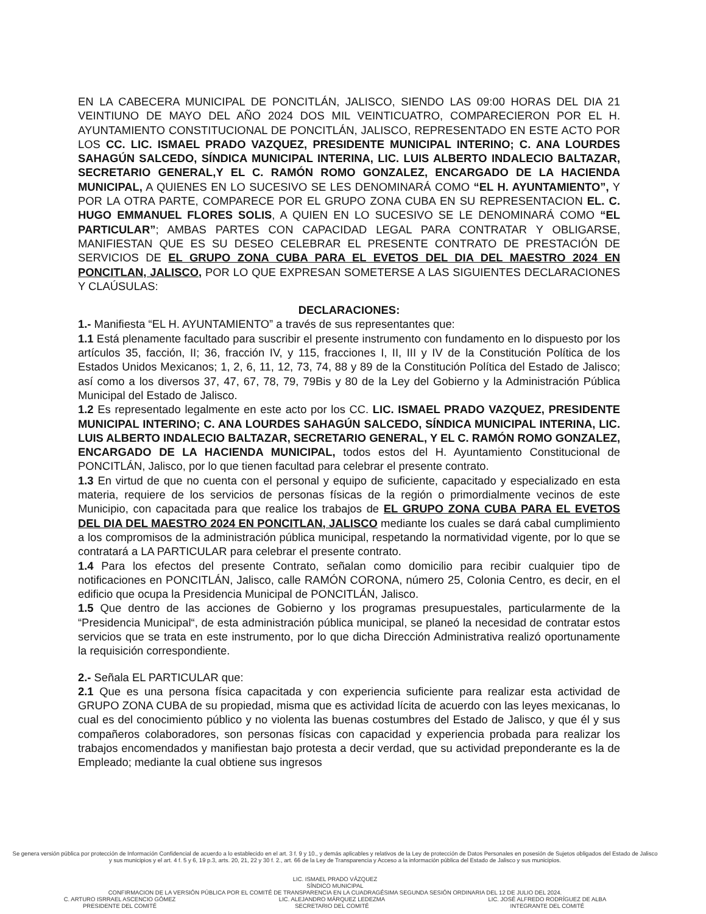EN LA CABECERA MUNICIPAL DE PONCITLÁN, JALISCO, SIENDO LAS 09:00 HORAS DEL DIA 21 VEINTIUNO DE MAYO DEL AÑO 2024 DOS MIL VEINTICUATRO, COMPARECIERON POR EL H. AYUNTAMIENTO CONSTITUCIONAL DE PONCITLÁN, JALISCO, REPRESENTADO EN ESTE ACTO POR LOS CC. LIC. ISMAEL PRADO VAZQUEZ, PRESIDENTE MUNICIPAL INTERINO; C. ANA LOURDES SAHAGÚN SALCEDO, SÍNDICA MUNICIPAL INTERINA, LIC. LUIS ALBERTO INDALECIO BALTAZAR, SECRETARIO GENERAL,Y EL C. RAMÓN ROMO GONZALEZ, ENCARGADO DE LA HACIENDA MUNICIPAL, A QUIENES EN LO SUCESIVO SE LES DENOMINARÁ COMO “EL H. AYUNTAMIENTO”, Y POR LA OTRA PARTE, COMPARECE POR EL GRUPO ZONA CUBA EN SU REPRESENTACION EL. C. HUGO EMMANUEL FLORES SOLIS, A QUIEN EN LO SUCESIVO SE LE DENOMINARÁ COMO “EL PARTICULAR”; AMBAS PARTES CON CAPACIDAD LEGAL PARA CONTRATAR Y OBLIGARSE, MANIFIESTAN QUE ES SU DESEO CELEBRAR EL PRESENTE CONTRATO DE PRESTACIÓN DE SERVICIOS DE EL GRUPO ZONA CUBA PARA EL EVETOS DEL DIA DEL MAESTRO 2024 EN PONCITLAN, JALISCO, POR LO QUE EXPRESAN SOMETERSE A LAS SIGUIENTES DECLARACIONES Y CLAÚSULAS:
DECLARACIONES:
1.- Manifiesta “EL H. AYUNTAMIENTO” a través de sus representantes que:
1.1 Está plenamente facultado para suscribir el presente instrumento con fundamento en lo dispuesto por los artículos 35, facción, II; 36, fracción IV, y 115, fracciones I, II, III y IV de la Constitución Política de los Estados Unidos Mexicanos; 1, 2, 6, 11, 12, 73, 74, 88 y 89 de la Constitución Política del Estado de Jalisco; así como a los diversos 37, 47, 67, 78, 79, 79Bis y 80 de la Ley del Gobierno y la Administración Pública Municipal del Estado de Jalisco.
1.2 Es representado legalmente en este acto por los CC. LIC. ISMAEL PRADO VAZQUEZ, PRESIDENTE MUNICIPAL INTERINO; C. ANA LOURDES SAHAGÚN SALCEDO, SÍNDICA MUNICIPAL INTERINA, LIC. LUIS ALBERTO INDALECIO BALTAZAR, SECRETARIO GENERAL, Y EL C. RAMÓN ROMO GONZALEZ, ENCARGADO DE LA HACIENDA MUNICIPAL, todos estos del H. Ayuntamiento Constitucional de PONCITLÁN, Jalisco, por lo que tienen facultad para celebrar el presente contrato.
1.3 En virtud de que no cuenta con el personal y equipo de suficiente, capacitado y especializado en esta materia, requiere de los servicios de personas físicas de la región o primordialmente vecinos de este Municipio, con capacitada para que realice los trabajos de EL GRUPO ZONA CUBA PARA EL EVETOS DEL DIA DEL MAESTRO 2024 EN PONCITLAN, JALISCO mediante los cuales se dará cabal cumplimiento a los compromisos de la administración pública municipal, respetando la normatividad vigente, por lo que se contratará a LA PARTICULAR para celebrar el presente contrato.
1.4 Para los efectos del presente Contrato, señalan como domicilio para recibir cualquier tipo de notificaciones en PONCITLÁN, Jalisco, calle RAMÓN CORONA, número 25, Colonia Centro, es decir, en el edificio que ocupa la Presidencia Municipal de PONCITLÁN, Jalisco.
1.5 Que dentro de las acciones de Gobierno y los programas presupuestales, particularmente de la “Presidencia Municipal“, de esta administración pública municipal, se planeó la necesidad de contratar estos servicios que se trata en este instrumento, por lo que dicha Dirección Administrativa realizó oportunamente la requisición correspondiente.
2.- Señala EL PARTICULAR que:
2.1 Que es una persona física capacitada y con experiencia suficiente para realizar esta actividad de GRUPO ZONA CUBA de su propiedad, misma que es actividad lícita de acuerdo con las leyes mexicanas, lo cual es del conocimiento público y no violenta las buenas costumbres del Estado de Jalisco, y que él y sus compañeros colaboradores, son personas físicas con capacidad y experiencia probada para realizar los trabajos encomendados y manifiestan bajo protesta a decir verdad, que su actividad preponderante es la de Empleado; mediante la cual obtiene sus ingresos
Se genera versión pública por protección de Información Confidencial de acuerdo a lo establecido en el art. 3 f. 9 y 10., y demás aplicables y relativos de la Ley de protección de Datos Personales en posesión de Sujetos obligados del Estado de Jalisco y sus municipios y el art. 4 f. 5 y 6, 19 p.3, arts. 20, 21, 22 y 30 f. 2., art. 66 de la Ley de Transparencia y Acceso a la información pública del Estado de Jalisco y sus municipios.
LIC. ISMAEL PRADO VÁZQUEZ
SÍNDICO MUNICIPAL
CONFIRMACION DE LA VERSIÓN PÚBLICA POR EL COMITÉ DE TRANSPARENCIA EN LA CUADRAGÉSIMA SEGUNDA SESIÓN ORDINARIA DEL 12 DE JULIO DEL 2024.
C. ARTURO ISRRAEL ASCENCIO GÓMEZ
PRESIDENTE DEL COMITÉ LIC. ALEJANDRO MÁRQUEZ LEDEZMA
SECRETARIO DEL COMITÉ LIC. JOSÉ ALFREDO RODRÍGUEZ DE ALBA
INTEGRANTE DEL COMITÉ